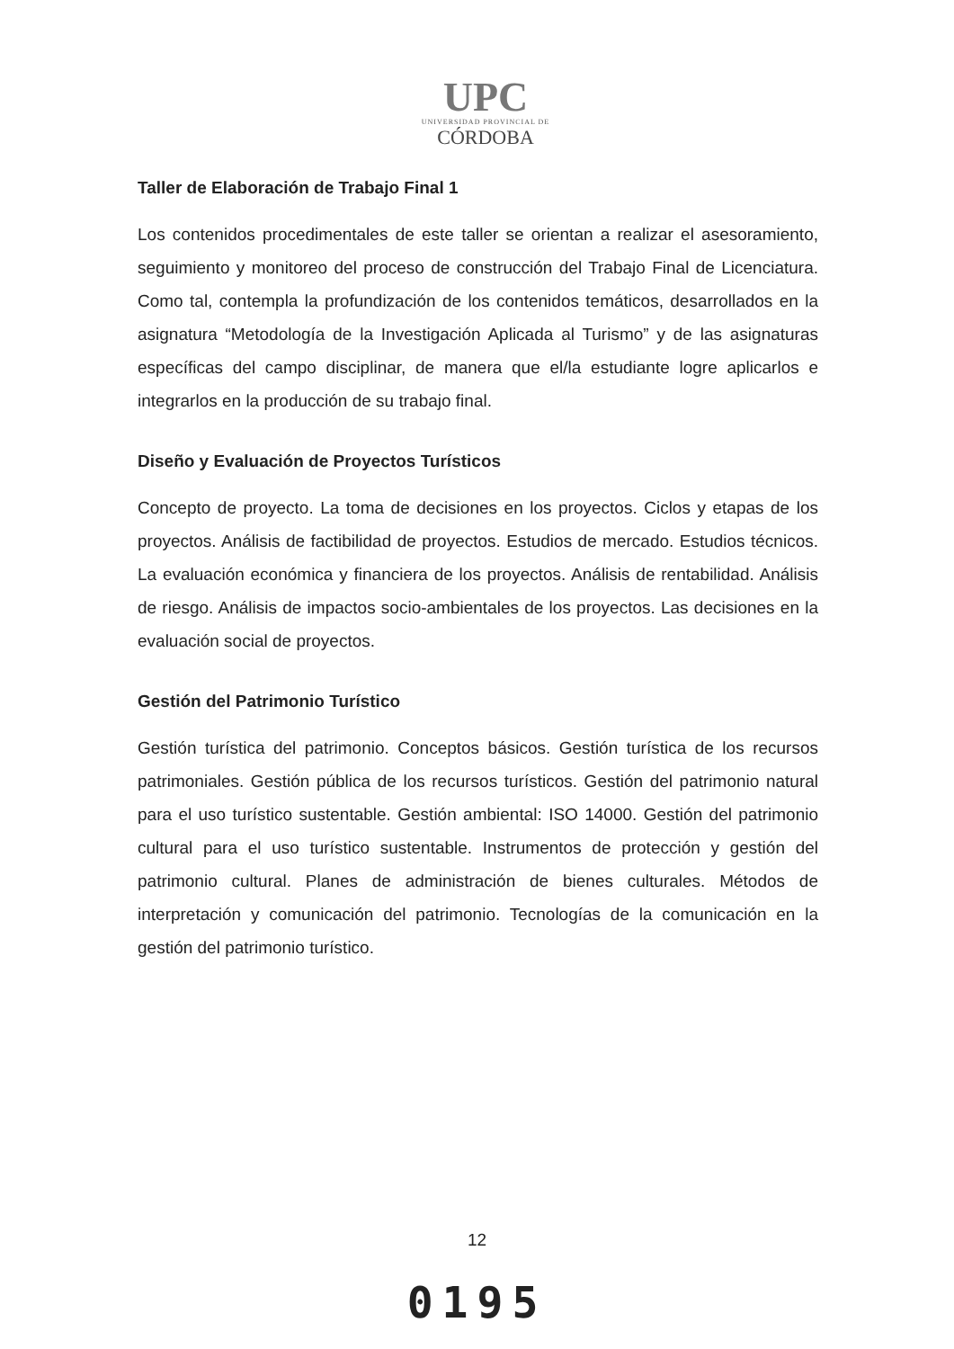UPC
UNIVERSIDAD PROVINCIAL DE
CÓRDOBA
Taller de Elaboración de Trabajo Final 1
Los contenidos procedimentales de este taller se orientan a realizar el asesoramiento, seguimiento y monitoreo del proceso de construcción del Trabajo Final de Licenciatura. Como tal, contempla la profundización de los contenidos temáticos, desarrollados en la asignatura “Metodología de la Investigación Aplicada al Turismo” y de las asignaturas específicas del campo disciplinar, de manera que el/la estudiante logre aplicarlos e integrarlos en la producción de su trabajo final.
Diseño y Evaluación de Proyectos Turísticos
Concepto de proyecto. La toma de decisiones en los proyectos. Ciclos y etapas de los proyectos. Análisis de factibilidad de proyectos. Estudios de mercado. Estudios técnicos. La evaluación económica y financiera de los proyectos. Análisis de rentabilidad. Análisis de riesgo. Análisis de impactos socio-ambientales de los proyectos. Las decisiones en la evaluación social de proyectos.
Gestión del Patrimonio Turístico
Gestión turística del patrimonio. Conceptos básicos. Gestión turística de los recursos patrimoniales. Gestión pública de los recursos turísticos. Gestión del patrimonio natural para el uso turístico sustentable. Gestión ambiental: ISO 14000. Gestión del patrimonio cultural para el uso turístico sustentable. Instrumentos de protección y gestión del patrimonio cultural. Planes de administración de bienes culturales. Métodos de interpretación y comunicación del patrimonio. Tecnologías de la comunicación en la gestión del patrimonio turístico.
12
0195